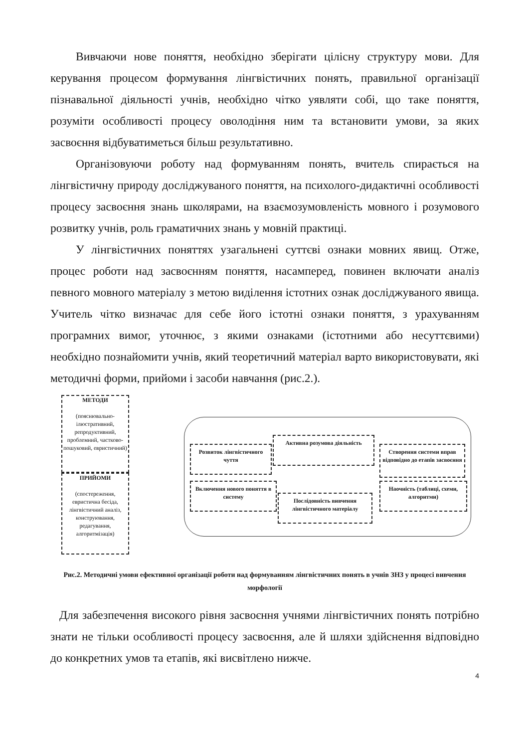Вивчаючи нове поняття, необхідно зберігати цілісну структуру мови. Для керування процесом формування лінгвістичних понять, правильної організації пізнавальної діяльності учнів, необхідно чітко уявляти собі, що таке поняття, розуміти особливості процесу оволодіння ним та встановити умови, за яких засвоєння відбуватиметься більш результативно.
Організовуючи роботу над формуванням понять, вчитель спирається на лінгвістичну природу досліджуваного поняття, на психолого-дидактичні особливості процесу засвоєння знань школярами, на взаємозумовленість мовного і розумового розвитку учнів, роль граматичних знань у мовній практиці.
У лінгвістичних поняттях узагальнені суттєві ознаки мовних явищ. Отже, процес роботи над засвоєнням поняття, насамперед, повинен включати аналіз певного мовного матеріалу з метою виділення істотних ознак досліджуваного явища. Учитель чітко визначає для себе його істотні ознаки поняття, з урахуванням програмних вимог, уточнює, з якими ознаками (істотними або несуттєвими) необхідно познайомити учнів, який теоретичний матеріал варто використовувати, які методичні форми, прийоми і засоби навчання (рис.2.).
МЕТОДИ
(пояснювально-ілюстративний, репродуктивний, проблемний, частково-пошуковий, евристичний)
ПРИЙОМИ
(спостереження, евристична бесіда, лінгвістичний аналіз, конструювання, редагування, алгоритмізація)
Розвиток лінгвістичного чуття
Активна розумова діяльність
Створення системи вправ відповідно до етапів засвоєння
Включення нового поняття в систему
Послідовність вивчення лінгвістичного матеріалу
Наочність (таблиці, схеми, алгоритми)
Рис.2. Методичні умови ефективної організації роботи над формуванням лінгвістичних понять в учнів ЗНЗ у процесі вивчення морфології
Для забезпечення високого рівня засвоєння учнями лінгвістичних понять потрібно знати не тільки особливості процесу засвоєння, але й шляхи здійснення відповідно до конкретних умов та етапів, які висвітлено нижче.
4